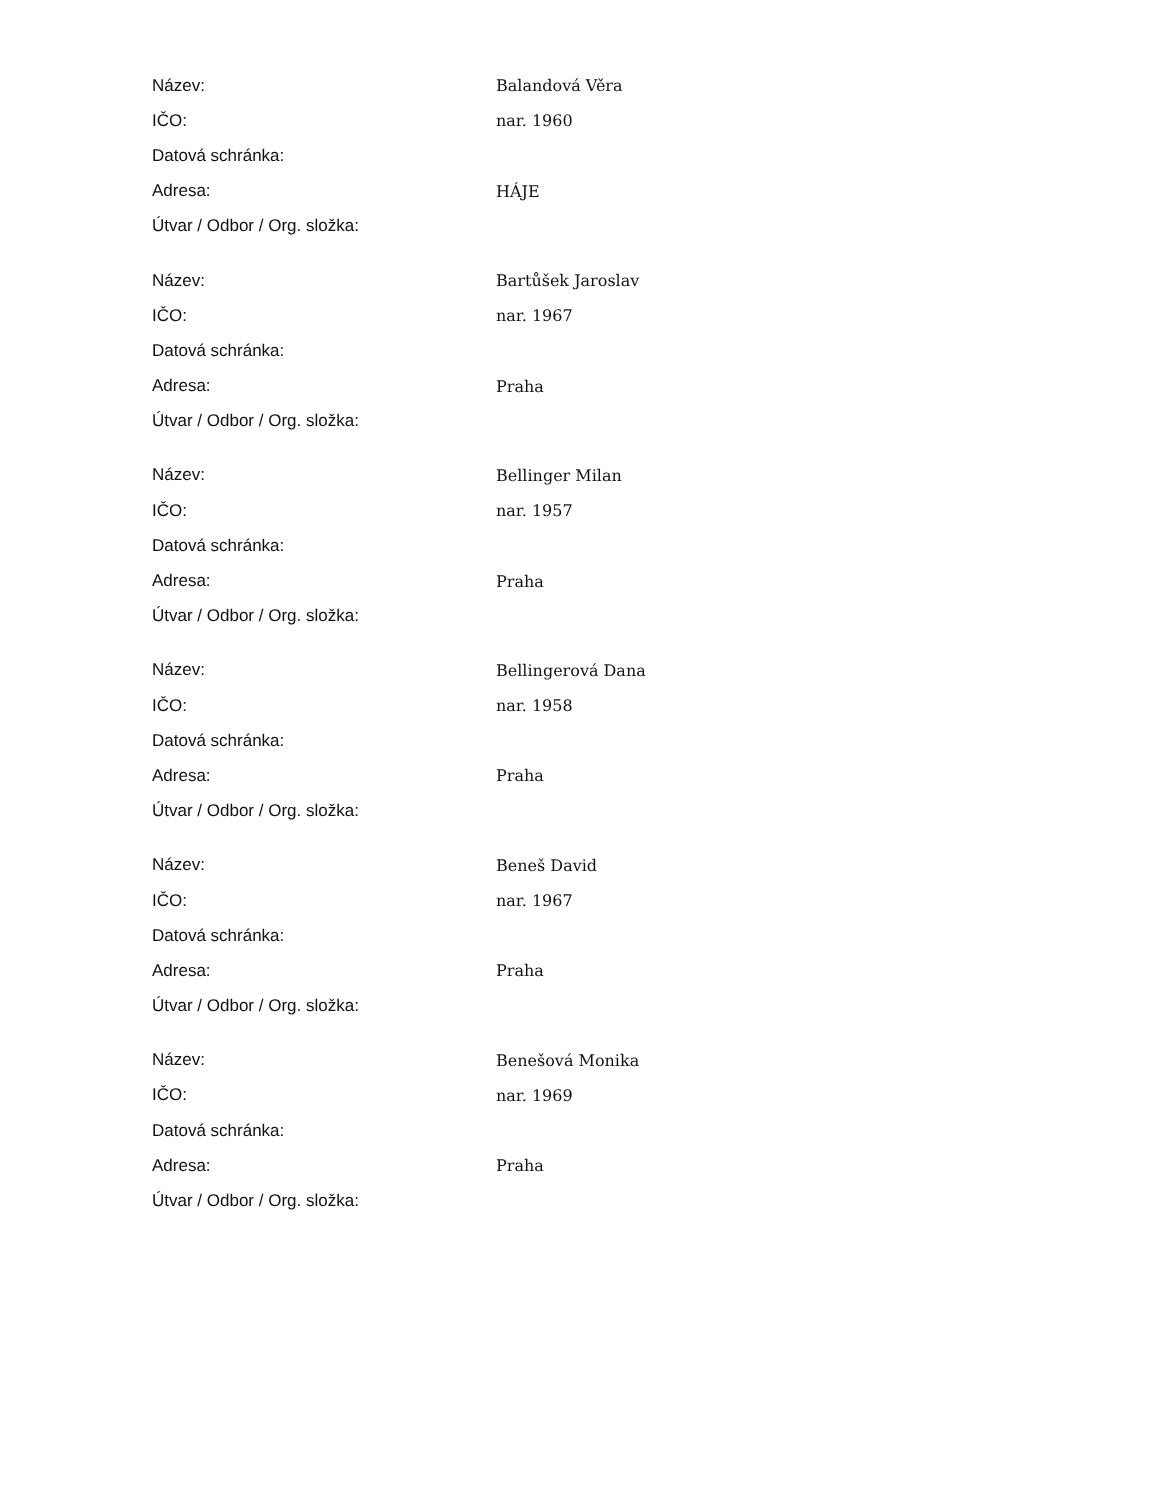| Název: | Balandová Věra |
| IČO: | nar. 1960 |
| Datová schránka: | |
| Adresa: | HÁJE |
| Útvar / Odbor / Org. složka: | |
| Název: | Bartůšek Jaroslav |
| IČO: | nar. 1967 |
| Datová schránka: | |
| Adresa: | Praha |
| Útvar / Odbor / Org. složka: | |
| Název: | Bellinger Milan |
| IČO: | nar. 1957 |
| Datová schránka: | |
| Adresa: | Praha |
| Útvar / Odbor / Org. složka: | |
| Název: | Bellingerová Dana |
| IČO: | nar. 1958 |
| Datová schránka: | |
| Adresa: | Praha |
| Útvar / Odbor / Org. složka: | |
| Název: | Beneš David |
| IČO: | nar. 1967 |
| Datová schránka: | |
| Adresa: | Praha |
| Útvar / Odbor / Org. složka: | |
| Název: | Benešová Monika |
| IČO: | nar. 1969 |
| Datová schránka: | |
| Adresa: | Praha |
| Útvar / Odbor / Org. složka: | |